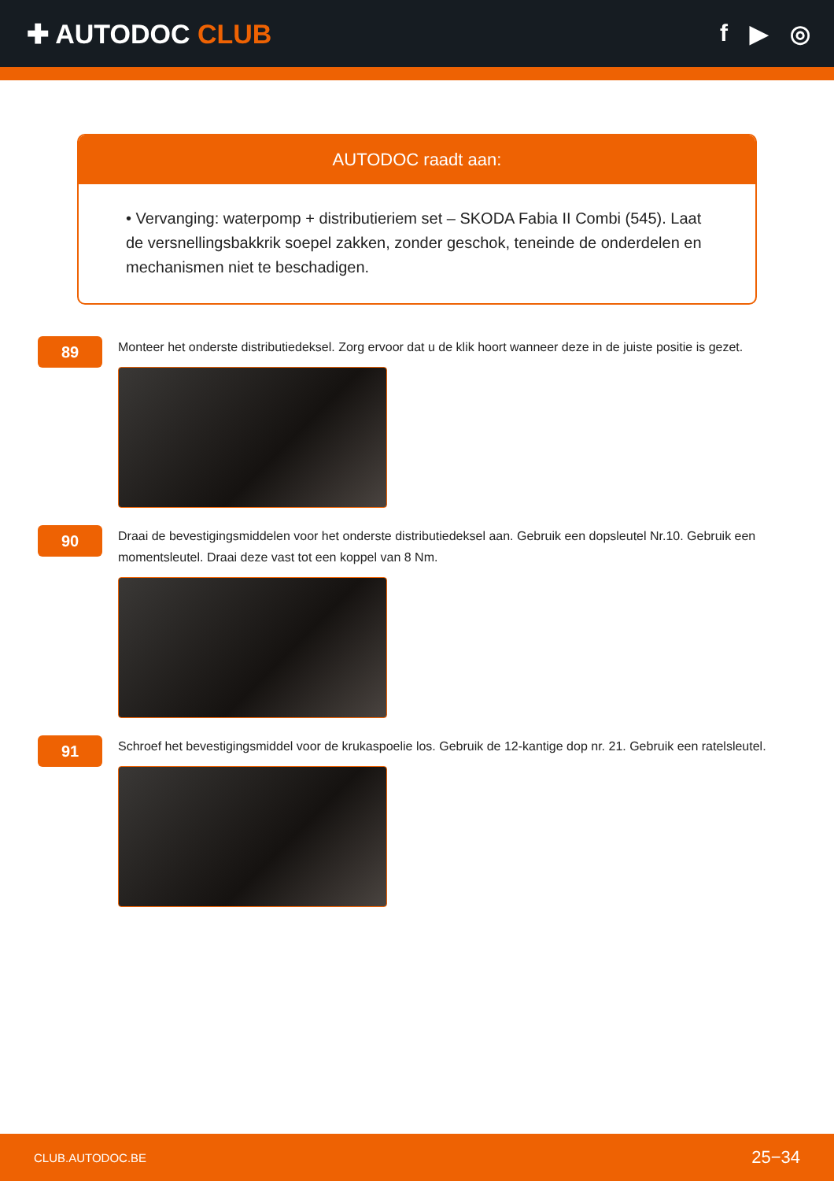✚ AUTODOC CLUB f ▶ ◎
AUTODOC raadt aan:
• Vervanging: waterpomp + distributieriem set – SKODA Fabia II Combi (545). Laat de versnellingsbakkrik soepel zakken, zonder geschok, teneinde de onderdelen en mechanismen niet te beschadigen.
89
Monteer het onderste distributiedeksel. Zorg ervoor dat u de klik hoort wanneer deze in de juiste positie is gezet.
90
Draai de bevestigingsmiddelen voor het onderste distributiedeksel aan. Gebruik een dopsleutel Nr.10. Gebruik een momentsleutel. Draai deze vast tot een koppel van 8 Nm.
91
Schroef het bevestigingsmiddel voor de krukaspoelie los. Gebruik de 12-kantige dop nr. 21. Gebruik een ratelsleutel.
CLUB.AUTODOC.BE 25−34